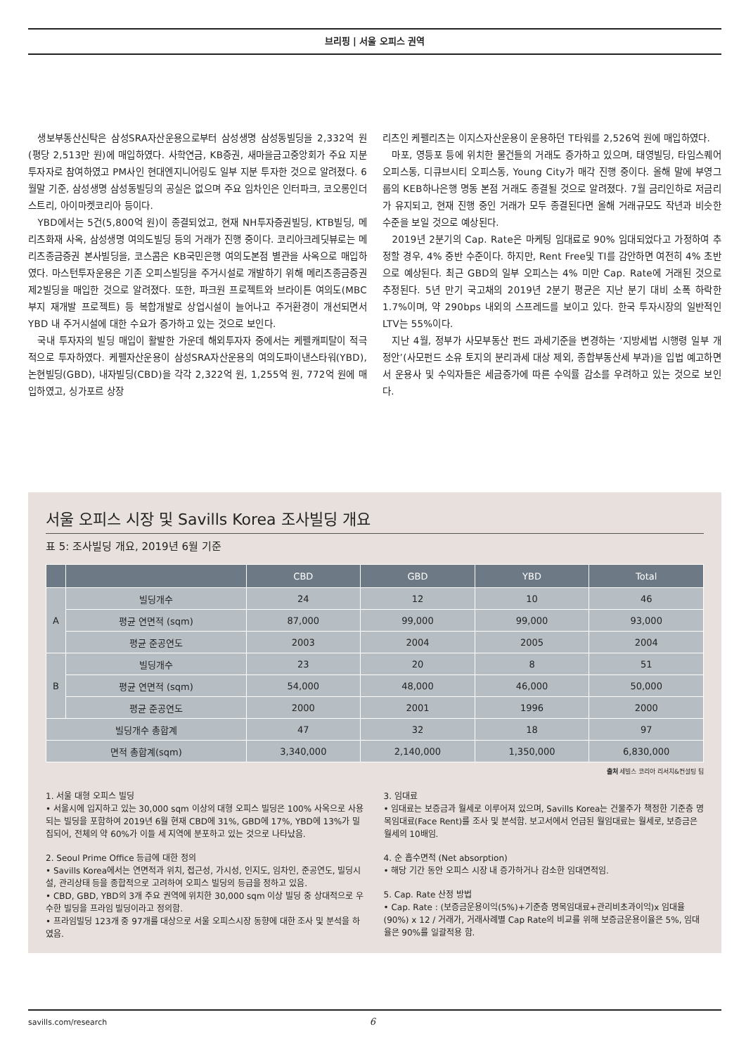브리핑 | 서울 오피스 권역
생보부동산신탁은 삼성SRA자산운용으로부터 삼성생명 삼성동빌딩을 2,332억 원(평당 2,513만 원)에 매입하였다. 사학연금, KB증권, 새마을금고중앙회가 주요 지분 투자자로 참여하였고 PM사인 현대엔지니어링도 일부 지분 투자한 것으로 알려졌다. 6월말 기준, 삼성생명 삼성동빌딩의 공실은 없으며 주요 임차인은 인터파크, 코오롱인더스트리, 아이마켓코리아 등이다.
YBD에서는 5건(5,800억 원)이 종결되었고, 현재 NH투자증권빌딩, KTB빌딩, 메리츠화재 사옥, 삼성생명 여의도빌딩 등의 거래가 진행 중이다. 코리아크레딧뷰로는 메리츠종금증권 본사빌딩을, 코스콤은 KB국민은행 여의도본점 별관을 사옥으로 매입하였다. 마스턴투자운용은 기존 오피스빌딩을 주거시설로 개발하기 위해 메리츠종금증권 제2빌딩을 매입한 것으로 알려졌다. 또한, 파크원 프로젝트와 브라이튼 여의도(MBC부지 재개발 프로젝트) 등 복합개발로 상업시설이 늘어나고 주거환경이 개선되면서 YBD 내 주거시설에 대한 수요가 증가하고 있는 것으로 보인다.
국내 투자자의 빌딩 매입이 활발한 가운데 해외투자자 중에서는 케펠캐피탈이 적극적으로 투자하였다. 케펠자산운용이 삼성SRA자산운용의 여의도파이낸스타워(YBD), 논현빌딩(GBD), 내자빌딩(CBD)을 각각 2,322억 원, 1,255억 원, 772억 원에 매입하였고, 싱가포르 상장
리츠인 케펠리츠는 이지스자산운용이 운용하던 T타워를 2,526억 원에 매입하였다.
마포, 영등포 등에 위치한 물건들의 거래도 증가하고 있으며, 태영빌딩, 타임스퀘어 오피스동, 디큐브시티 오피스동, Young City가 매각 진행 중이다. 올해 말에 부영그룹의 KEB하나은행 명동 본점 거래도 종결될 것으로 알려졌다. 7월 금리인하로 저금리가 유지되고, 현재 진행 중인 거래가 모두 종결된다면 올해 거래규모도 작년과 비슷한 수준을 보일 것으로 예상된다.
2019년 2분기의 Cap. Rate은 마케팅 임대료로 90% 임대되었다고 가정하여 추정할 경우, 4% 중반 수준이다. 하지만, Rent Free및 TI를 감안하면 여전히 4% 초반으로 예상된다. 최근 GBD의 일부 오피스는 4% 미만 Cap. Rate에 거래된 것으로 추정된다. 5년 만기 국고채의 2019년 2분기 평균은 지난 분기 대비 소폭 하락한 1.7%이며, 약 290bps 내외의 스프레드를 보이고 있다. 한국 투자시장의 일반적인 LTV는 55%이다.
지난 4월, 정부가 사모부동산 펀드 과세기준을 변경하는 ‘지방세법 시행령 일부 개정안’(사모펀드 소유 토지의 분리과세 대상 제외, 종합부동산세 부과)을 입법 예고하면서 운용사 및 수익자들은 세금증가에 따른 수익률 감소를 우려하고 있는 것으로 보인다.
서울 오피스 시장 및 Savills Korea 조사빌딩 개요
표 5: 조사빌딩 개요, 2019년 6월 기준
| | | CBD | GBD | YBD | Total |
| --- | --- | --- | --- | --- | --- |
| A | 빌딩개수 | 24 | 12 | 10 | 46 |
| | 평균 연면적 (sqm) | 87,000 | 99,000 | 99,000 | 93,000 |
| | 평균 준공연도 | 2003 | 2004 | 2005 | 2004 |
| B | 빌딩개수 | 23 | 20 | 8 | 51 |
| | 평균 연면적 (sqm) | 54,000 | 48,000 | 46,000 | 50,000 |
| | 평균 준공연도 | 2000 | 2001 | 1996 | 2000 |
| 빌딩개수 총합계 | | 47 | 32 | 18 | 97 |
| 면적 총합계(sqm) | | 3,340,000 | 2,140,000 | 1,350,000 | 6,830,000 |
출처 세빌스 코리아 리서치&컨설팅 팀
1. 서울 대형 오피스 빌딩
• 서울시에 입지하고 있는 30,000 sqm 이상의 대형 오피스 빌딩은 100% 사옥으로 사용되는 빌딩을 포함하여 2019년 6월 현재 CBD에 31%, GBD에 17%, YBD에 13%가 밀집되어, 전체의 약 60%가 이들 세 지역에 분포하고 있는 것으로 나타났음.
2. Seoul Prime Office 등급에 대한 정의
• Savills Korea에서는 연면적과 위치, 접근성, 가시성, 인지도, 임차인, 준공연도, 빌딩시설, 관리상태 등을 종합적으로 고려하여 오피스 빌딩의 등급을 정하고 있음.
• CBD, GBD, YBD의 3개 주요 권역에 위치한 30,000 sqm 이상 빌딩 중 상대적으로 우수한 빌딩을 프라임 빌딩이라고 정의함.
• 프라임빌딩 123개 중 97개를 대상으로 서울 오피스시장 동향에 대한 조사 및 분석을 하였음.
3. 임대료
• 임대료는 보증금과 월세로 이루어져 있으며, Savills Korea는 건물주가 책정한 기준층 명목임대료(Face Rent)를 조사 및 분석함. 보고서에서 언급된 월임대료는 월세로, 보증금은 월세의 10배임.
4. 순 흡수면적 (Net absorption)
• 해당 기간 동안 오피스 시장 내 증가하거나 감소한 임대면적임.
5. Cap. Rate 산정 방법
• Cap. Rate : (보증금운용이익(5%)+기준층 명목임대료+관리비초과이익)x 임대율(90%) x 12 / 거래가, 거래사례별 Cap Rate의 비교를 위해 보증금운용이율은 5%, 임대율은 90%를 일괄적용 함.
savills.com/research 6